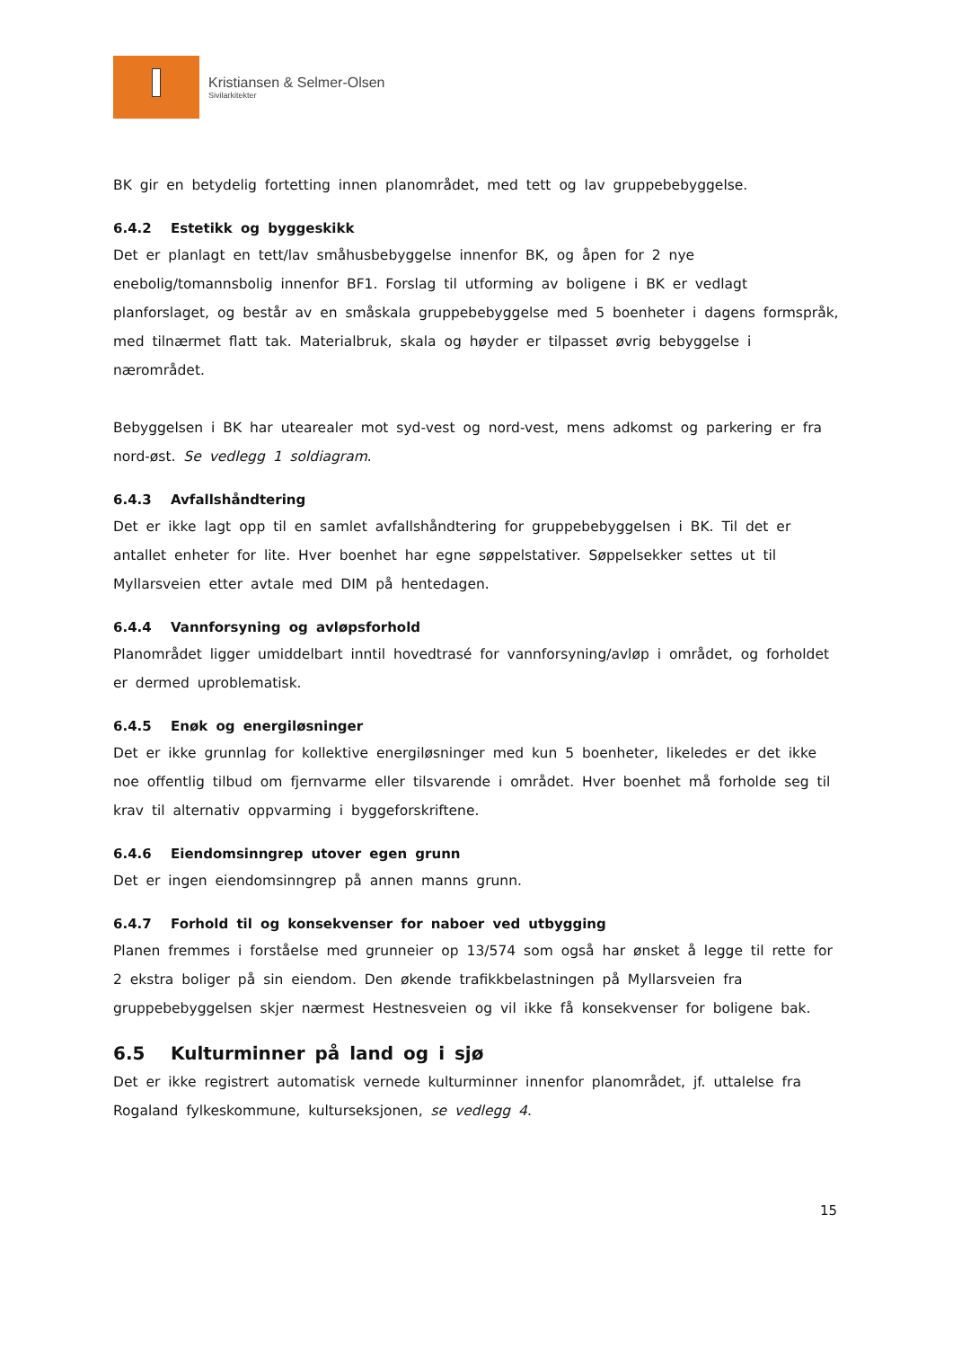Kristiansen & Selmer-Olsen
Sivilarkitekter
BK gir en betydelig fortetting innen planområdet, med tett og lav gruppebebyggelse.
6.4.2 Estetikk og byggeskikk
Det er planlagt en tett/lav småhusbebyggelse innenfor BK, og åpen for 2 nye enebolig/tomannsbolig innenfor BF1. Forslag til utforming av boligene i BK er vedlagt planforslaget, og består av en småskala gruppebebyggelse med 5 boenheter i dagens formspråk, med tilnærmet flatt tak. Materialbruk, skala og høyder er tilpasset øvrig bebyggelse i nærområdet.
Bebyggelsen i BK har utearealer mot syd-vest og nord-vest, mens adkomst og parkering er fra nord-øst. Se vedlegg 1 soldiagram.
6.4.3 Avfallshåndtering
Det er ikke lagt opp til en samlet avfallshåndtering for gruppebebyggelsen i BK. Til det er antallet enheter for lite. Hver boenhet har egne søppelstativer. Søppelsekker settes ut til Myllarsveien etter avtale med DIM på hentedagen.
6.4.4 Vannforsyning og avløpsforhold
Planområdet ligger umiddelbart inntil hovedtrasé for vannforsyning/avløp i området, og forholdet er dermed uproblematisk.
6.4.5 Enøk og energiløsninger
Det er ikke grunnlag for kollektive energiløsninger med kun 5 boenheter, likeledes er det ikke noe offentlig tilbud om fjernvarme eller tilsvarende i området. Hver boenhet må forholde seg til krav til alternativ oppvarming i byggeforskriftene.
6.4.6 Eiendomsinngrep utover egen grunn
Det er ingen eiendomsinngrep på annen manns grunn.
6.4.7 Forhold til og konsekvenser for naboer ved utbygging
Planen fremmes i forståelse med grunneier op 13/574 som også har ønsket å legge til rette for 2 ekstra boliger på sin eiendom. Den økende trafikkbelastningen på Myllarsveien fra gruppebebyggelsen skjer nærmest Hestnesveien og vil ikke få konsekvenser for boligene bak.
6.5 Kulturminner på land og i sjø
Det er ikke registrert automatisk vernede kulturminner innenfor planområdet, jf. uttalelse fra Rogaland fylkeskommune, kulturseksjonen, se vedlegg 4.
15